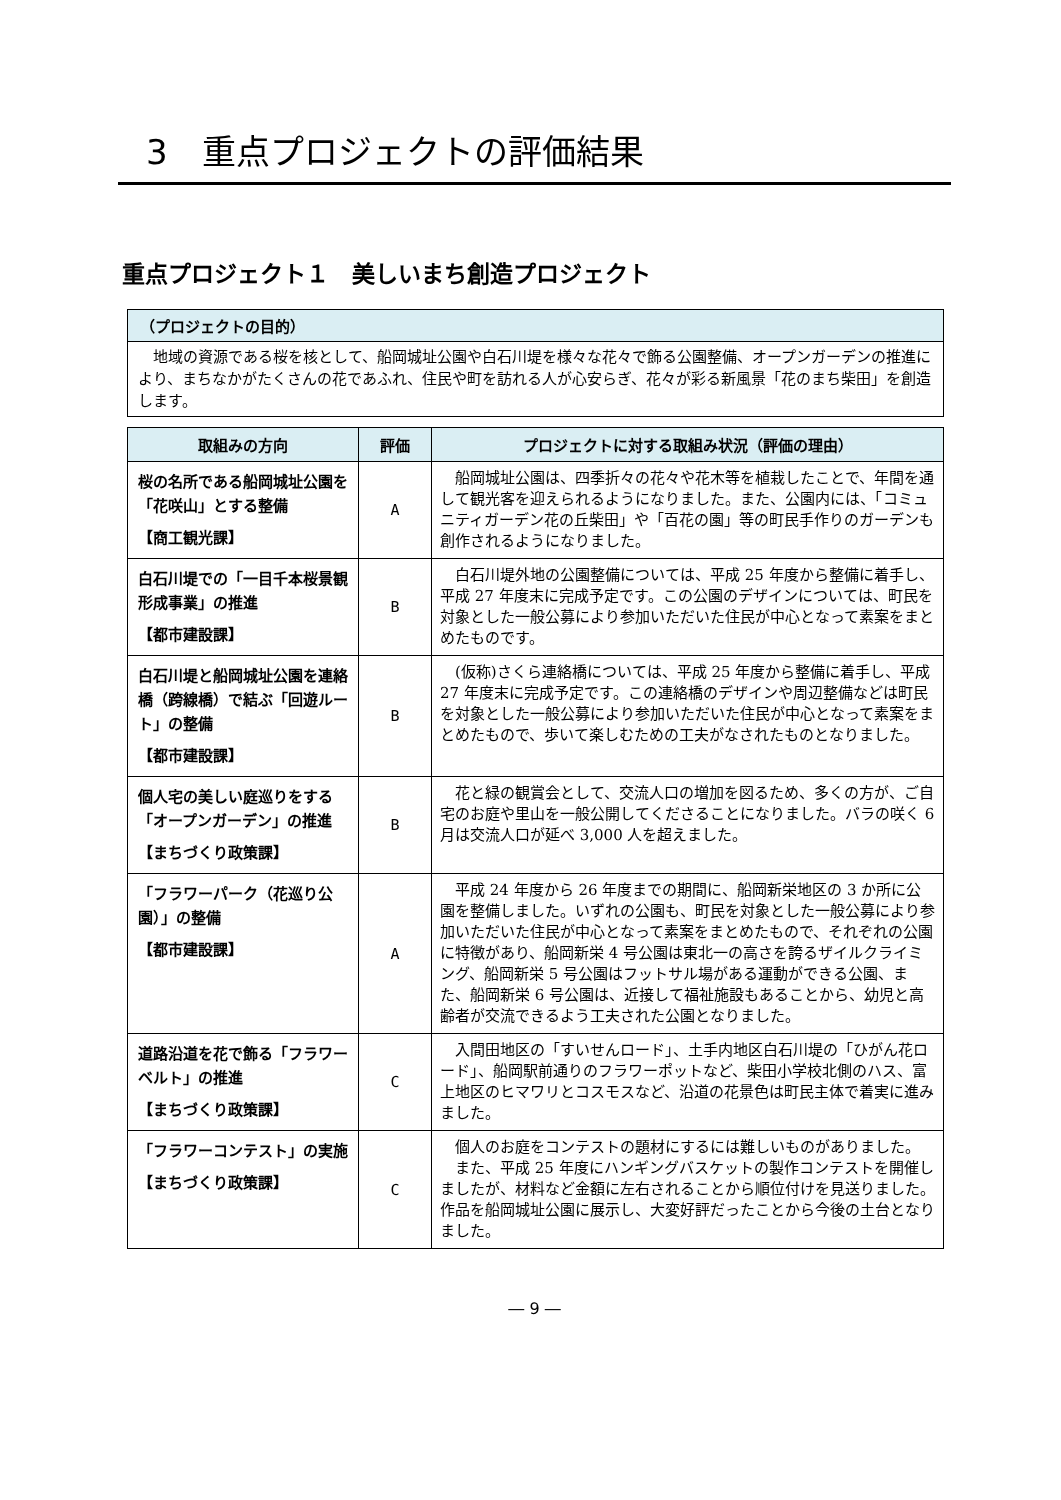3　重点プロジェクトの評価結果
重点プロジェクト１　美しいまち創造プロジェクト
（プロジェクトの目的）
　地域の資源である桜を核として、船岡城址公園や白石川堤を様々な花々で飾る公園整備、オープンガーデンの推進により、まちなかがたくさんの花であふれ、住民や町を訪れる人が心安らぎ、花々が彩る新風景「花のまち柴田」を創造します。
| 取組みの方向 | 評価 | プロジェクトに対する取組み状況（評価の理由） |
| --- | --- | --- |
| 桜の名所である船岡城址公園を「花咲山」とする整備 【商工観光課】 | A | 船岡城址公園は、四季折々の花々や花木等を植栽したことで、年間を通して観光客を迎えられるようになりました。また、公園内には、「コミュニティガーデン花の丘柴田」や「百花の園」等の町民手作りのガーデンも創作されるようになりました。 |
| 白石川堤での「一目千本桜景観形成事業」の推進 【都市建設課】 | B | 白石川堤外地の公園整備については、平成 25 年度から整備に着手し、平成 27 年度末に完成予定です。この公園のデザインについては、町民を対象とした一般公募により参加いただいた住民が中心となって素案をまとめたものです。 |
| 白石川堤と船岡城址公園を連絡橋（跨線橋）で結ぶ「回遊ルート」の整備 【都市建設課】 | B | (仮称)さくら連絡橋については、平成 25 年度から整備に着手し、平成 27 年度末に完成予定です。この連絡橋のデザインや周辺整備などは町民を対象とした一般公募により参加いただいた住民が中心となって素案をまとめたもので、歩いて楽しむための工夫がなされたものとなりました。 |
| 個人宅の美しい庭巡りをする「オープンガーデン」の推進 【まちづくり政策課】 | B | 花と緑の観賞会として、交流人口の増加を図るため、多くの方が、ご自宅のお庭や里山を一般公開してくださることになりました。バラの咲く 6 月は交流人口が延べ 3,000 人を超えました。 |
| 「フラワーパーク（花巡り公園）」の整備 【都市建設課】 | A | 平成 24 年度から 26 年度までの期間に、船岡新栄地区の 3 か所に公園を整備しました。いずれの公園も、町民を対象とした一般公募により参加いただいた住民が中心となって素案をまとめたもので、それぞれの公園に特徴があり、船岡新栄 4 号公園は東北一の高さを誇るザイルクライミング、船岡新栄 5 号公園はフットサル場がある運動ができる公園、また、船岡新栄 6 号公園は、近接して福祉施設もあることから、幼児と高齢者が交流できるよう工夫された公園となりました。 |
| 道路沿道を花で飾る「フラワーベルト」の推進 【まちづくり政策課】 | C | 入間田地区の「すいせんロード」、土手内地区白石川堤の「ひがん花ロード」、船岡駅前通りのフラワーポットなど、柴田小学校北側のハス、富上地区のヒマワリとコスモスなど、沿道の花景色は町民主体で着実に進みました。 |
| 「フラワーコンテスト」の実施 【まちづくり政策課】 | C | 個人のお庭をコンテストの題材にするには難しいものがありました。 また、平成 25 年度にハンギングバスケットの製作コンテストを開催しましたが、材料など金額に左右されることから順位付けを見送りました。作品を船岡城址公園に展示し、大変好評だったことから今後の土台となりました。 |
― 9 ―